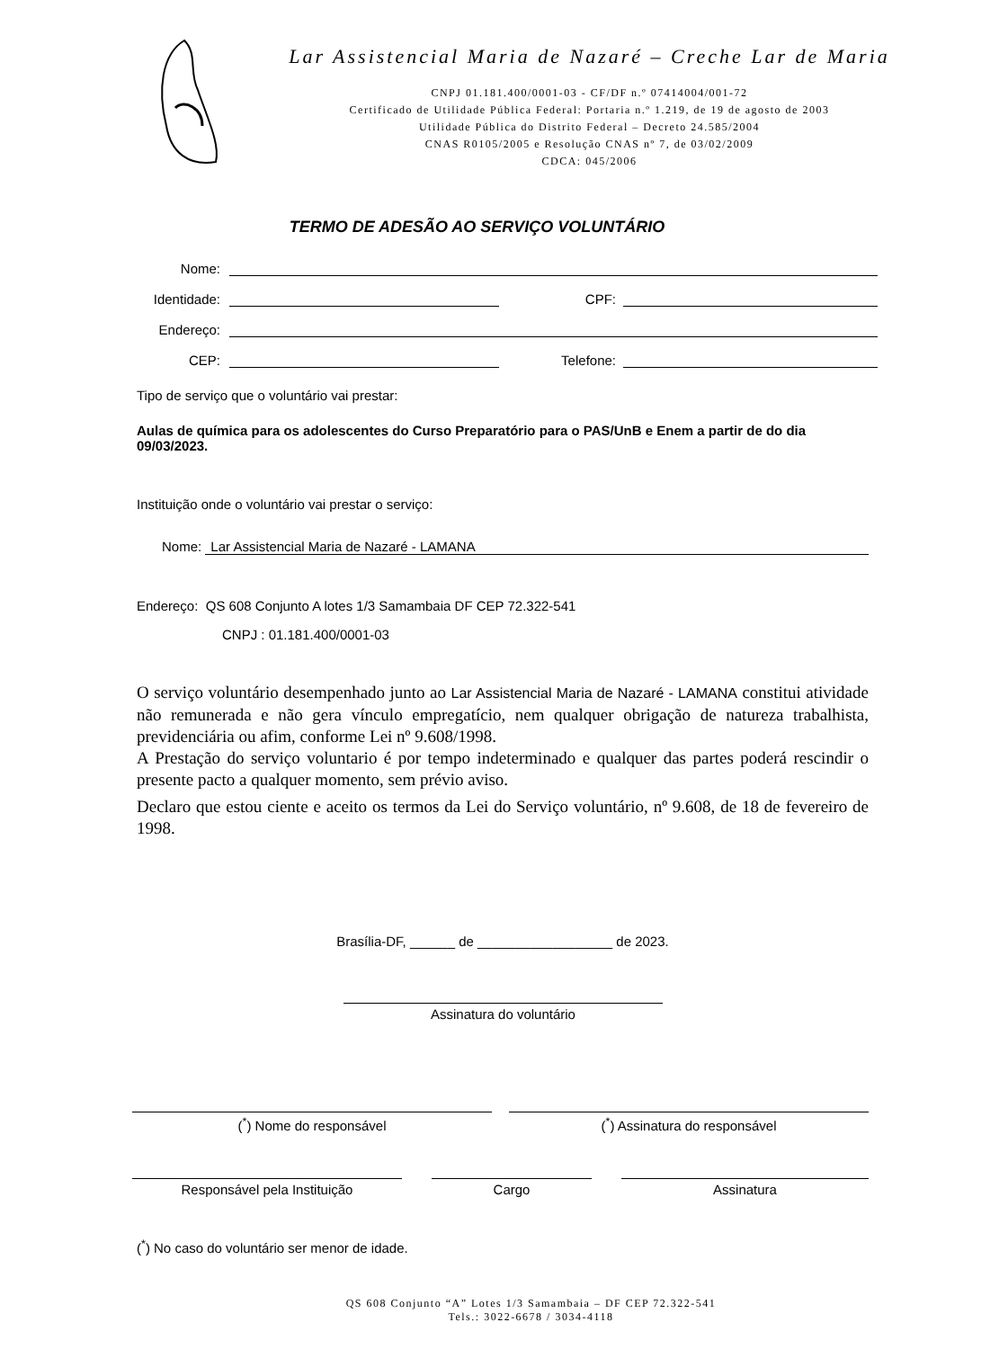Lar Assistencial Maria de Nazaré – Creche Lar de Maria
CNPJ 01.181.400/0001-03 - CF/DF n.º 07414004/001-72
Certificado de Utilidade Pública Federal: Portaria n.º 1.219, de 19 de agosto de 2003
Utilidade Pública do Distrito Federal – Decreto 24.585/2004
CNAS R0105/2005 e Resolução CNAS nº 7, de 03/02/2009
CDCA: 045/2006
TERMO DE ADESÃO AO SERVIÇO VOLUNTÁRIO
Nome:
Identidade: CPF:
Endereço:
CEP: Telefone:
Tipo de serviço que o voluntário vai prestar:
Aulas de química para os adolescentes do Curso Preparatório para o PAS/UnB e Enem a partir de do dia 09/03/2023.
Instituição onde o voluntário vai prestar o serviço:
Nome: Lar Assistencial Maria de Nazaré - LAMANA
Endereço: QS 608 Conjunto A lotes 1/3 Samambaia DF CEP 72.322-541
CNPJ : 01.181.400/0001-03
O serviço voluntário desempenhado junto ao Lar Assistencial Maria de Nazaré - LAMANA constitui atividade não remunerada e não gera vínculo empregatício, nem qualquer obrigação de natureza trabalhista, previdenciária ou afim, conforme Lei nº 9.608/1998.
A Prestação do serviço voluntario é por tempo indeterminado e qualquer das partes poderá rescindir o presente pacto a qualquer momento, sem prévio aviso.
Declaro que estou ciente e aceito os termos da Lei do Serviço voluntário, nº 9.608, de 18 de fevereiro de 1998.
Brasília-DF, ______ de __________________ de 2023.
Assinatura do voluntário
(<sup>*</sup>) Nome do responsável (<sup>*</sup>) Assinatura do responsável
Responsável pela Instituição Cargo Assinatura
(<sup>*</sup>) No caso do voluntário ser menor de idade.
QS 608 Conjunto “A” Lotes 1/3 Samambaia – DF CEP 72.322-541
Tels.: 3022-6678 / 3034-4118